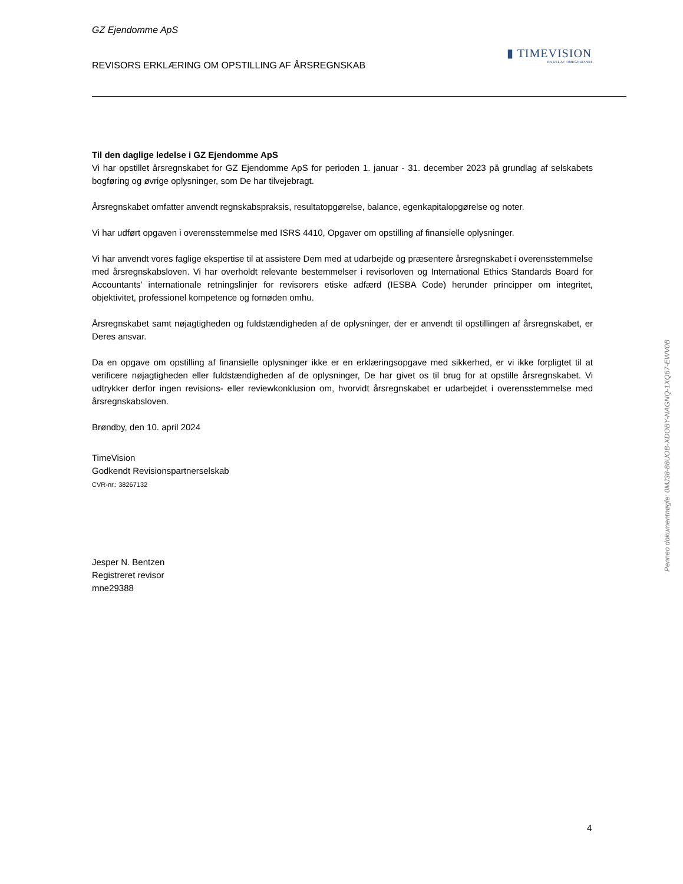▮ TIMEVISION
EN DEL AF TIMEGRUPPEN
GZ Ejendomme ApS
REVISORS ERKLÆRING OM OPSTILLING AF ÅRSREGNSKAB
Til den daglige ledelse i GZ Ejendomme ApS
Vi har opstillet årsregnskabet for GZ Ejendomme ApS for perioden 1. januar - 31. december 2023 på grundlag af selskabets bogføring og øvrige oplysninger, som De har tilvejebragt.
Årsregnskabet omfatter anvendt regnskabspraksis, resultatopgørelse, balance, egenkapitalopgørelse og noter.
Vi har udført opgaven i overensstemmelse med ISRS 4410, Opgaver om opstilling af finansielle oplysninger.
Vi har anvendt vores faglige ekspertise til at assistere Dem med at udarbejde og præsentere årsregnskabet i overensstemmelse med årsregnskabsloven. Vi har overholdt relevante bestemmelser i revisorloven og International Ethics Standards Board for Accountants’ internationale retningslinjer for revisorers etiske adfærd (IESBA Code) herunder principper om integritet, objektivitet, professionel kompetence og fornøden omhu.
Årsregnskabet samt nøjagtigheden og fuldstændigheden af de oplysninger, der er anvendt til opstillingen af årsregnskabet, er Deres ansvar.
Da en opgave om opstilling af finansielle oplysninger ikke er en erklæringsopgave med sikkerhed, er vi ikke forpligtet til at verificere nøjagtigheden eller fuldstændigheden af de oplysninger, De har givet os til brug for at opstille årsregnskabet. Vi udtrykker derfor ingen revisions- eller reviewkonklusion om, hvorvidt årsregnskabet er udarbejdet i overensstemmelse med årsregnskabsloven.
Brøndby, den 10. april 2024
TimeVision
Godkendt Revisionspartnerselskab
CVR-nr.: 38267132
Jesper N. Bentzen
Registreret revisor
mne29388
Penneo dokumentnøgle: 0MJ38-88UOB-XDOBY-NAGNQ-1XQ67-EWV0B
4